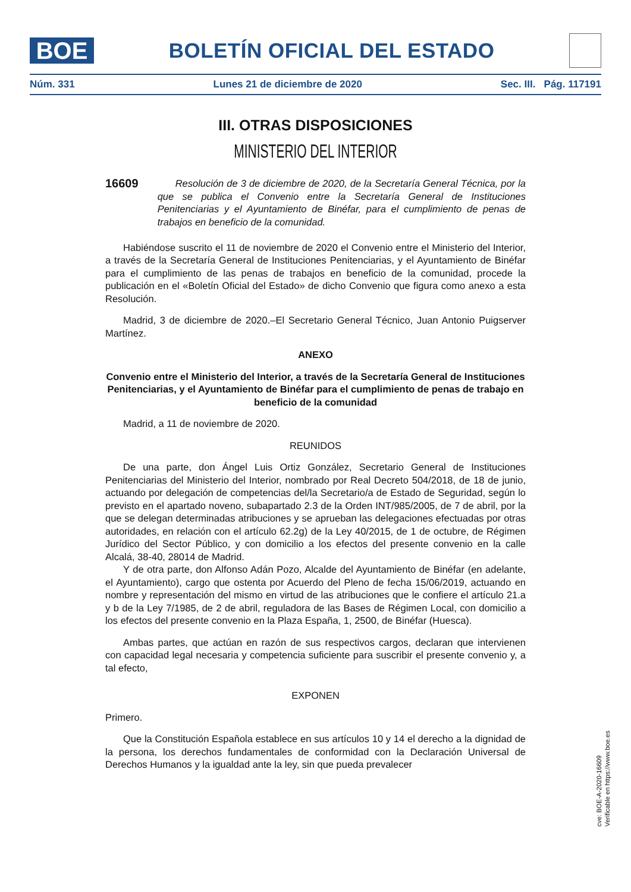BOE
BOLETÍN OFICIAL DEL ESTADO
Núm. 331 Lunes 21 de diciembre de 2020 Sec. III. Pág. 117191
III. OTRAS DISPOSICIONES
MINISTERIO DEL INTERIOR
16609
Resolución de 3 de diciembre de 2020, de la Secretaría General Técnica, por la que se publica el Convenio entre la Secretaría General de Instituciones Penitenciarias y el Ayuntamiento de Binéfar, para el cumplimiento de penas de trabajos en beneficio de la comunidad.
Habiéndose suscrito el 11 de noviembre de 2020 el Convenio entre el Ministerio del Interior, a través de la Secretaría General de Instituciones Penitenciarias, y el Ayuntamiento de Binéfar para el cumplimiento de las penas de trabajos en beneficio de la comunidad, procede la publicación en el «Boletín Oficial del Estado» de dicho Convenio que figura como anexo a esta Resolución.
Madrid, 3 de diciembre de 2020.–El Secretario General Técnico, Juan Antonio Puigserver Martínez.
ANEXO
Convenio entre el Ministerio del Interior, a través de la Secretaría General de Instituciones Penitenciarias, y el Ayuntamiento de Binéfar para el cumplimiento de penas de trabajo en beneficio de la comunidad
Madrid, a 11 de noviembre de 2020.
REUNIDOS
De una parte, don Ángel Luis Ortiz González, Secretario General de Instituciones Penitenciarias del Ministerio del Interior, nombrado por Real Decreto 504/2018, de 18 de junio, actuando por delegación de competencias del/la Secretario/a de Estado de Seguridad, según lo previsto en el apartado noveno, subapartado 2.3 de la Orden INT/985/2005, de 7 de abril, por la que se delegan determinadas atribuciones y se aprueban las delegaciones efectuadas por otras autoridades, en relación con el artículo 62.2g) de la Ley 40/2015, de 1 de octubre, de Régimen Jurídico del Sector Público, y con domicilio a los efectos del presente convenio en la calle Alcalá, 38-40, 28014 de Madrid.
Y de otra parte, don Alfonso Adán Pozo, Alcalde del Ayuntamiento de Binéfar (en adelante, el Ayuntamiento), cargo que ostenta por Acuerdo del Pleno de fecha 15/06/2019, actuando en nombre y representación del mismo en virtud de las atribuciones que le confiere el artículo 21.a y b de la Ley 7/1985, de 2 de abril, reguladora de las Bases de Régimen Local, con domicilio a los efectos del presente convenio en la Plaza España, 1, 2500, de Binéfar (Huesca).
Ambas partes, que actúan en razón de sus respectivos cargos, declaran que intervienen con capacidad legal necesaria y competencia suficiente para suscribir el presente convenio y, a tal efecto,
EXPONEN
Primero.
Que la Constitución Española establece en sus artículos 10 y 14 el derecho a la dignidad de la persona, los derechos fundamentales de conformidad con la Declaración Universal de Derechos Humanos y la igualdad ante la ley, sin que pueda prevalecer
cve: BOE-A-2020-16609
Verificable en https://www.boe.es